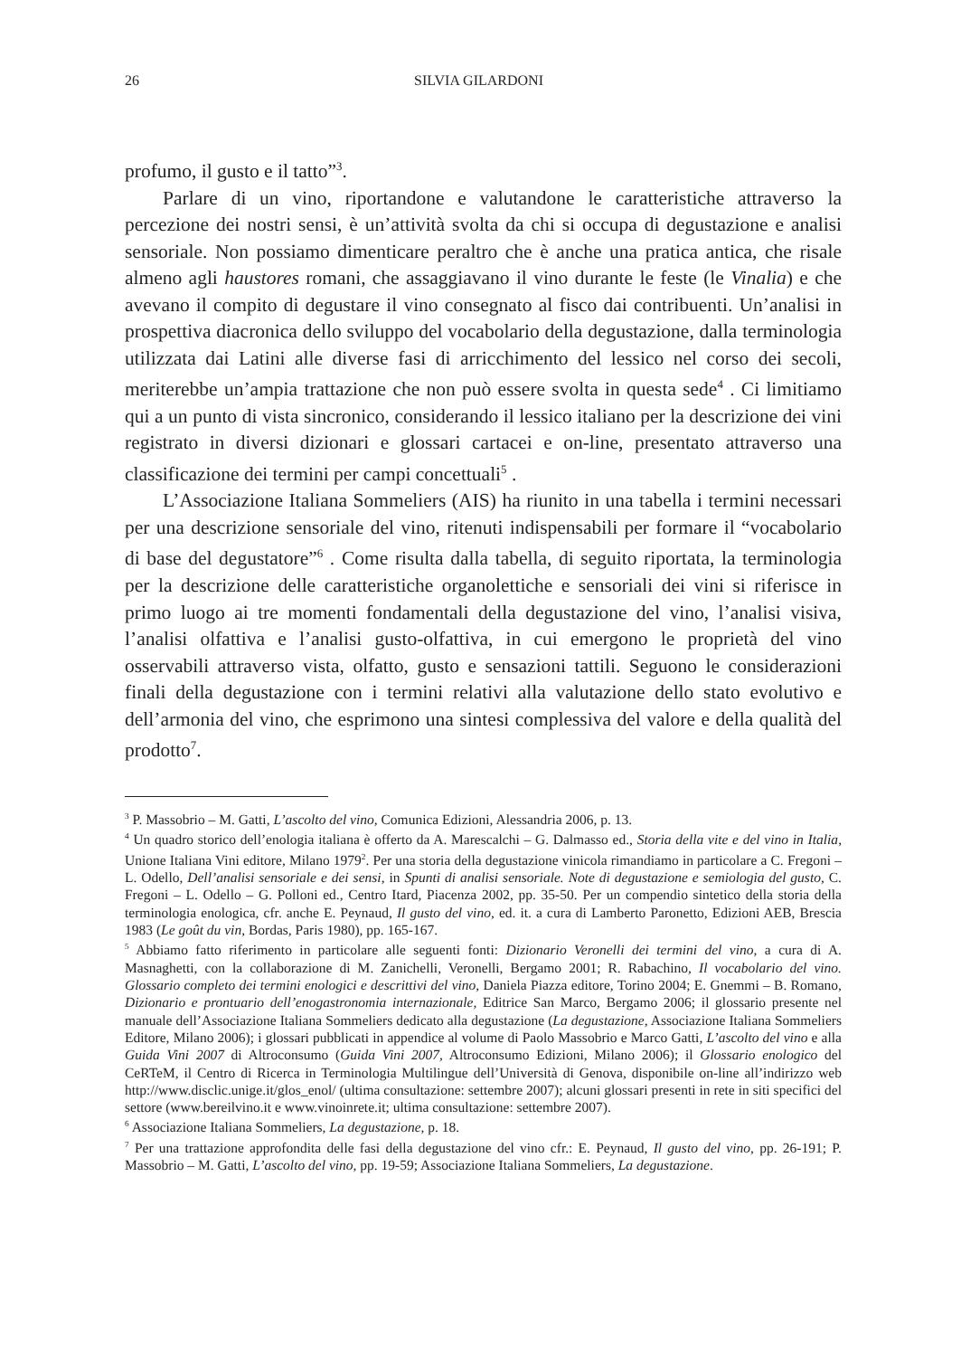26 SILVIA GILARDONI
profumo, il gusto e il tatto”<sup>3</sup>.
Parlare di un vino, riportandone e valutandone le caratteristiche attraverso la percezione dei nostri sensi, è un’attività svolta da chi si occupa di degustazione e analisi sensoriale. Non possiamo dimenticare peraltro che è anche una pratica antica, che risale almeno agli haustores romani, che assaggiavano il vino durante le feste (le Vinalia) e che avevano il compito di degustare il vino consegnato al fisco dai contribuenti. Un’analisi in prospettiva diacronica dello sviluppo del vocabolario della degustazione, dalla terminologia utilizzata dai Latini alle diverse fasi di arricchimento del lessico nel corso dei secoli, meriterebbe un’ampia trattazione che non può essere svolta in questa sede<sup>4</sup> . Ci limitiamo qui a un punto di vista sincronico, considerando il lessico italiano per la descrizione dei vini registrato in diversi dizionari e glossari cartacei e on-line, presentato attraverso una classificazione dei termini per campi concettuali<sup>5</sup> .
L’Associazione Italiana Sommeliers (AIS) ha riunito in una tabella i termini necessari per una descrizione sensoriale del vino, ritenuti indispensabili per formare il “vocabolario di base del degustatore”<sup>6</sup> . Come risulta dalla tabella, di seguito riportata, la terminologia per la descrizione delle caratteristiche organolettiche e sensoriali dei vini si riferisce in primo luogo ai tre momenti fondamentali della degustazione del vino, l’analisi visiva, l’analisi olfattiva e l’analisi gusto-olfattiva, in cui emergono le proprietà del vino osservabili attraverso vista, olfatto, gusto e sensazioni tattili. Seguono le considerazioni finali della degustazione con i termini relativi alla valutazione dello stato evolutivo e dell’armonia del vino, che esprimono una sintesi complessiva del valore e della qualità del prodotto<sup>7</sup>.
<sup>3</sup> P. Massobrio – M. Gatti, L’ascolto del vino, Comunica Edizioni, Alessandria 2006, p. 13.
<sup>4</sup> Un quadro storico dell’enologia italiana è offerto da A. Marescalchi – G. Dalmasso ed., Storia della vite e del vino in Italia, Unione Italiana Vini editore, Milano 1979<sup>2</sup>. Per una storia della degustazione vinicola rimandiamo in particolare a C. Fregoni – L. Odello, Dell’analisi sensoriale e dei sensi, in Spunti di analisi sensoriale. Note di degustazione e semiologia del gusto, C. Fregoni – L. Odello – G. Polloni ed., Centro Itard, Piacenza 2002, pp. 35-50. Per un compendio sintetico della storia della terminologia enologica, cfr. anche E. Peynaud, Il gusto del vino, ed. it. a cura di Lamberto Paronetto, Edizioni AEB, Brescia 1983 (Le goût du vin, Bordas, Paris 1980), pp. 165-167.
<sup>5</sup> Abbiamo fatto riferimento in particolare alle seguenti fonti: Dizionario Veronelli dei termini del vino, a cura di A. Masnaghetti, con la collaborazione di M. Zanichelli, Veronelli, Bergamo 2001; R. Rabachino, Il vocabolario del vino. Glossario completo dei termini enologici e descrittivi del vino, Daniela Piazza editore, Torino 2004; E. Gnemmi – B. Romano, Dizionario e prontuario dell’enogastronomia internazionale, Editrice San Marco, Bergamo 2006; il glossario presente nel manuale dell’Associazione Italiana Sommeliers dedicato alla degustazione (La degustazione, Associazione Italiana Sommeliers Editore, Milano 2006); i glossari pubblicati in appendice al volume di Paolo Massobrio e Marco Gatti, L’ascolto del vino e alla Guida Vini 2007 di Altroconsumo (Guida Vini 2007, Altroconsumo Edizioni, Milano 2006); il Glossario enologico del CeRTeM, il Centro di Ricerca in Terminologia Multilingue dell’Università di Genova, disponibile on-line all’indirizzo web http://www.disclic.unige.it/glos_enol/ (ultima consultazione: settembre 2007); alcuni glossari presenti in rete in siti specifici del settore (www.bereilvino.it e www.vinoinrete.it; ultima consultazione: settembre 2007).
<sup>6</sup> Associazione Italiana Sommeliers, La degustazione, p. 18.
<sup>7</sup> Per una trattazione approfondita delle fasi della degustazione del vino cfr.: E. Peynaud, Il gusto del vino, pp. 26-191; P. Massobrio – M. Gatti, L’ascolto del vino, pp. 19-59; Associazione Italiana Sommeliers, La degustazione.